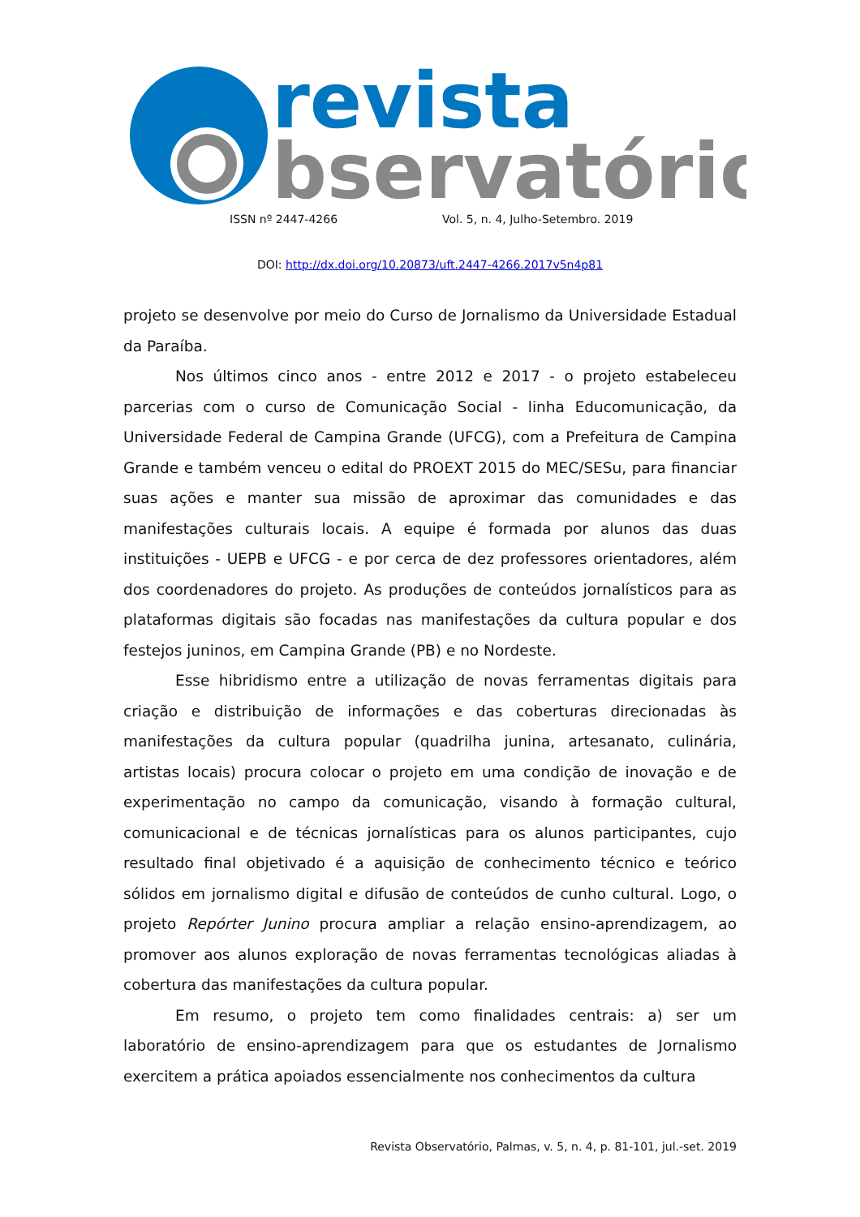revista
bservatório
ISSN nº 2447-4266 Vol. 5, n. 4, Julho-Setembro. 2019
DOI: http://dx.doi.org/10.20873/uft.2447-4266.2017v5n4p81
projeto se desenvolve por meio do Curso de Jornalismo da Universidade Estadual da Paraíba.
Nos últimos cinco anos - entre 2012 e 2017 - o projeto estabeleceu parcerias com o curso de Comunicação Social - linha Educomunicação, da Universidade Federal de Campina Grande (UFCG), com a Prefeitura de Campina Grande e também venceu o edital do PROEXT 2015 do MEC/SESu, para financiar suas ações e manter sua missão de aproximar das comunidades e das manifestações culturais locais. A equipe é formada por alunos das duas instituições - UEPB e UFCG - e por cerca de dez professores orientadores, além dos coordenadores do projeto. As produções de conteúdos jornalísticos para as plataformas digitais são focadas nas manifestações da cultura popular e dos festejos juninos, em Campina Grande (PB) e no Nordeste.
Esse hibridismo entre a utilização de novas ferramentas digitais para criação e distribuição de informações e das coberturas direcionadas às manifestações da cultura popular (quadrilha junina, artesanato, culinária, artistas locais) procura colocar o projeto em uma condição de inovação e de experimentação no campo da comunicação, visando à formação cultural, comunicacional e de técnicas jornalísticas para os alunos participantes, cujo resultado final objetivado é a aquisição de conhecimento técnico e teórico sólidos em jornalismo digital e difusão de conteúdos de cunho cultural. Logo, o projeto Repórter Junino procura ampliar a relação ensino-aprendizagem, ao promover aos alunos exploração de novas ferramentas tecnológicas aliadas à cobertura das manifestações da cultura popular.
Em resumo, o projeto tem como finalidades centrais: a) ser um laboratório de ensino-aprendizagem para que os estudantes de Jornalismo exercitem a prática apoiados essencialmente nos conhecimentos da cultura
Revista Observatório, Palmas, v. 5, n. 4, p. 81-101, jul.-set. 2019